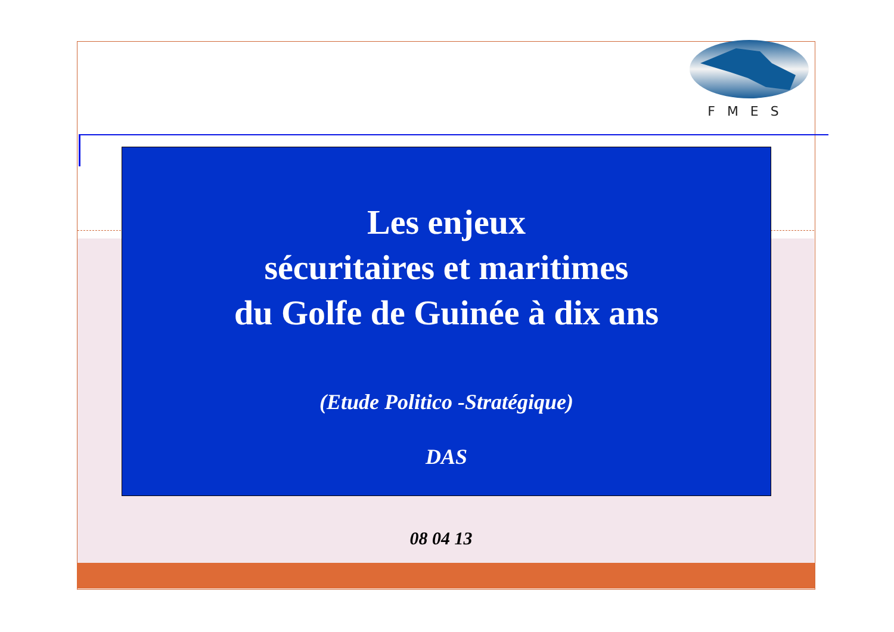FMES
Les enjeux
sécuritaires et maritimes
du Golfe de Guinée à dix ans
(Etude Politico -Stratégique)
DAS
08 04 13